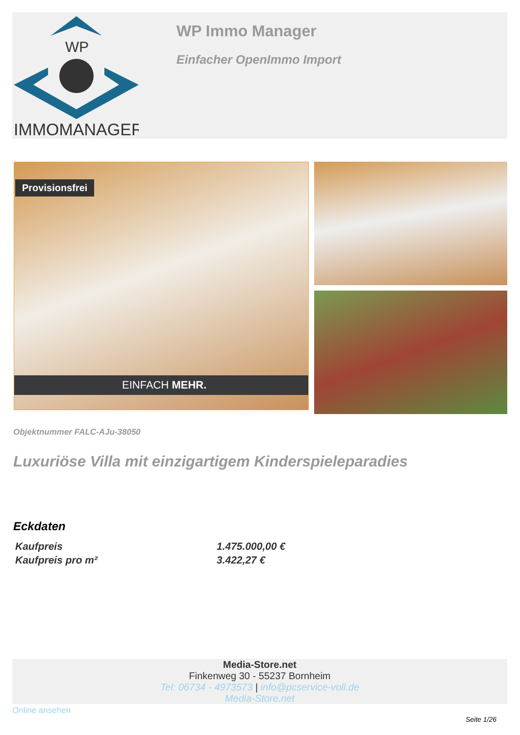WP
IMMOMANAGER
WP Immo Manager
Einfacher OpenImmo Import
Provisionsfrei
EINFACH MEHR.
Objektnummer FALC-AJu-38050
Luxuriöse Villa mit einzigartigem Kinderspieleparadies
Eckdaten
| Kaufpreis | 1.475.000,00 € |
| Kaufpreis pro m² | 3.422,27 € |
Media-Store.net
Finkenweg 30 - 55237 Bornheim
Tel: 06734 - 4973573 | info@pcservice-voll.de
Media-Store.net
Online ansehen
Seite 1/26